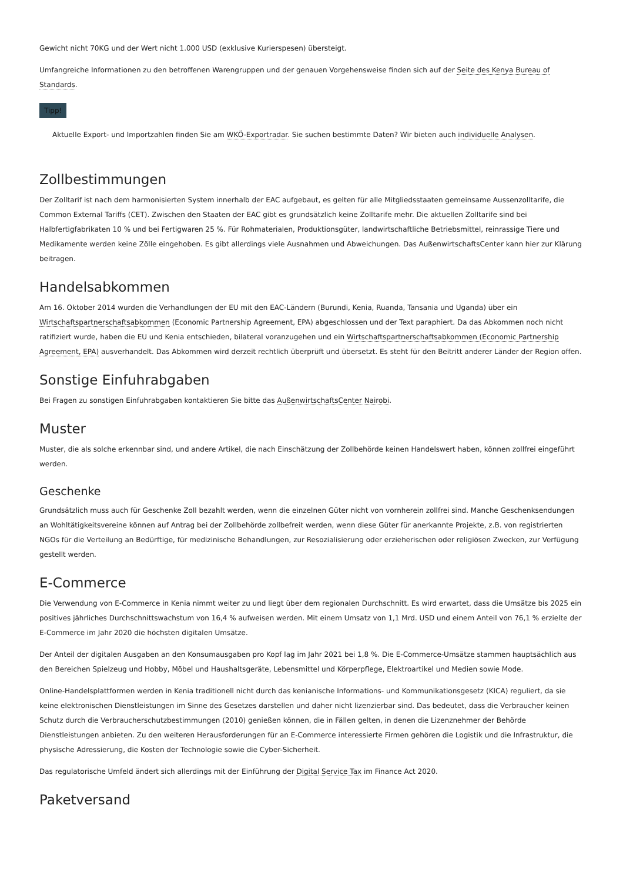Gewicht nicht 70KG und der Wert nicht 1.000 USD (exklusive Kurierspesen) übersteigt.
Umfangreiche Informationen zu den betroffenen Warengruppen und der genauen Vorgehensweise finden sich auf der Seite des Kenya Bureau of Standards.
Tipp!
Aktuelle Export- und Importzahlen finden Sie am WKÖ-Exportradar. Sie suchen bestimmte Daten? Wir bieten auch individuelle Analysen.
Zollbestimmungen
Der Zolltarif ist nach dem harmonisierten System innerhalb der EAC aufgebaut, es gelten für alle Mitgliedsstaaten gemeinsame Aussenzolltarife, die Common External Tariffs (CET). Zwischen den Staaten der EAC gibt es grundsätzlich keine Zolltarife mehr. Die aktuellen Zolltarife sind bei Halbfertigfabrikaten 10 % und bei Fertigwaren 25 %. Für Rohmaterialen, Produktionsgüter, landwirtschaftliche Betriebsmittel, reinrassige Tiere und Medikamente werden keine Zölle eingehoben. Es gibt allerdings viele Ausnahmen und Abweichungen. Das AußenwirtschaftsCenter kann hier zur Klärung beitragen.
Handelsabkommen
Am 16. Oktober 2014 wurden die Verhandlungen der EU mit den EAC-Ländern (Burundi, Kenia, Ruanda, Tansania und Uganda) über ein Wirtschaftspartnerschaftsabkommen (Economic Partnership Agreement, EPA) abgeschlossen und der Text paraphiert. Da das Abkommen noch nicht ratifiziert wurde, haben die EU und Kenia entschieden, bilateral voranzugehen und ein Wirtschaftspartnerschaftsabkommen (Economic Partnership Agreement, EPA) ausverhandelt. Das Abkommen wird derzeit rechtlich überprüft und übersetzt. Es steht für den Beitritt anderer Länder der Region offen.
Sonstige Einfuhrabgaben
Bei Fragen zu sonstigen Einfuhrabgaben kontaktieren Sie bitte das AußenwirtschaftsCenter Nairobi.
Muster
Muster, die als solche erkennbar sind, und andere Artikel, die nach Einschätzung der Zollbehörde keinen Handelswert haben, können zollfrei eingeführt werden.
Geschenke
Grundsätzlich muss auch für Geschenke Zoll bezahlt werden, wenn die einzelnen Güter nicht von vornherein zollfrei sind. Manche Geschenksendungen an Wohltätigkeitsvereine können auf Antrag bei der Zollbehörde zollbefreit werden, wenn diese Güter für anerkannte Projekte, z.B. von registrierten NGOs für die Verteilung an Bedürftige, für medizinische Behandlungen, zur Resozialisierung oder erzieherischen oder religiösen Zwecken, zur Verfügung gestellt werden.
E-Commerce
Die Verwendung von E-Commerce in Kenia nimmt weiter zu und liegt über dem regionalen Durchschnitt. Es wird erwartet, dass die Umsätze bis 2025 ein positives jährliches Durchschnittswachstum von 16,4 % aufweisen werden. Mit einem Umsatz von 1,1 Mrd. USD und einem Anteil von 76,1 % erzielte der E-Commerce im Jahr 2020 die höchsten digitalen Umsätze.
Der Anteil der digitalen Ausgaben an den Konsumausgaben pro Kopf lag im Jahr 2021 bei 1,8 %. Die E-Commerce-Umsätze stammen hauptsächlich aus den Bereichen Spielzeug und Hobby, Möbel und Haushaltsgeräte, Lebensmittel und Körperpflege, Elektroartikel und Medien sowie Mode.
Online-Handelsplattformen werden in Kenia traditionell nicht durch das kenianische Informations- und Kommunikationsgesetz (KICA) reguliert, da sie keine elektronischen Dienstleistungen im Sinne des Gesetzes darstellen und daher nicht lizenzierbar sind. Das bedeutet, dass die Verbraucher keinen Schutz durch die Verbraucherschutzbestimmungen (2010) genießen können, die in Fällen gelten, in denen die Lizenznehmer der Behörde Dienstleistungen anbieten. Zu den weiteren Herausforderungen für an E-Commerce interessierte Firmen gehören die Logistik und die Infrastruktur, die physische Adressierung, die Kosten der Technologie sowie die Cyber-Sicherheit.
Das regulatorische Umfeld ändert sich allerdings mit der Einführung der Digital Service Tax im Finance Act 2020.
Paketversand